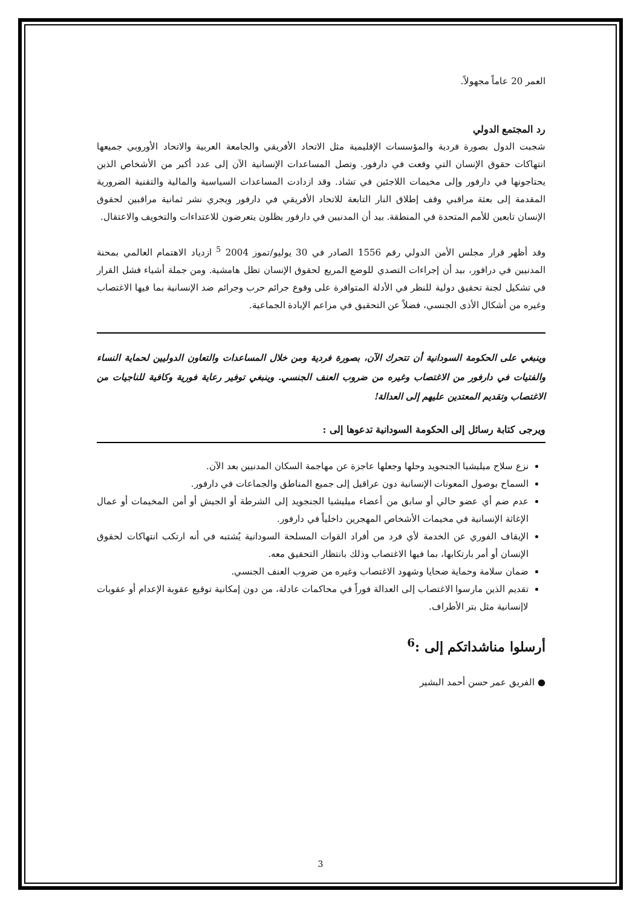العمر 20 عاماً مجهولاً.
رد المجتمع الدولي
شجبت الدول بصورة فردية والمؤسسات الإقليمية مثل الاتحاد الأفريقي والجامعة العربية والاتحاد الأوروبي جميعها انتهاكات حقوق الإنسان التي وقعت في دارفور. وتصل المساعدات الإنسانية الآن إلى عدد أكبر من الأشخاص الذين يحتاجونها في دارفور وإلى مخيمات اللاجئين في تشاد. وقد ازدادت المساعدات السياسية والمالية والتقنية الضرورية المقدمة إلى بعثة مراقبي وقف إطلاق النار التابعة للاتحاد الأفريقي في دارفور ويجري نشر ثمانية مراقبين لحقوق الإنسان تابعين للأمم المتحدة في المنطقة. بيد أن المدنيين في دارفور يظلون يتعرضون للاعتداءات والتخويف والاعتقال.
وقد أظهر قرار مجلس الأمن الدولي رقم 1556 الصادر في 30 يوليو/تموز 2004 <sup>5</sup> ازدياد الاهتمام العالمي بمحنة المدنيين في درافور، بيد أن إجراءات التصدي للوضع المريع لحقوق الإنسان تظل هامشية. ومن جملة أشياء فشل القرار في تشكيل لجنة تحقيق دولية للنظر في الأدلة المتوافرة على وقوع جرائم حرب وجرائم ضد الإنسانية بما فيها الاغتصاب وغيره من أشكال الأذى الجنسي، فضلاً عن التحقيق في مزاعم الإبادة الجماعية.
وينبغي على الحكومة السودانية أن تتحرك الآن، بصورة فردية ومن خلال المساعدات والتعاون الدوليين لحماية النساء والفتيات في دارفور من الاغتصاب وغيره من ضروب العنف الجنسي. وينبغي توفير رعاية فورية وكافية للناجيات من الاغتصاب وتقديم المعتدين عليهم إلى العدالة!
ويرجى كتابة رسائل إلى الحكومة السودانية تدعوها إلى :
نزع سلاح ميليشيا الجنجويد وحلها وجعلها عاجزة عن مهاجمة السكان المدنيين بعد الآن.
السماح بوصول المعونات الإنسانية دون عراقيل إلى جميع المناطق والجماعات في دارفور.
عدم ضم أي عضو حالي أو سابق من أعضاء ميليشيا الجنجويد إلى الشرطة أو الجيش أو أمن المخيمات أو عمال الإغاثة الإنسانية في مخيمات الأشخاص المهجرين داخلياً في دارفور.
الإيقاف الفوري عن الخدمة لأي فرد من أفراد القوات المسلحة السودانية يُشتبه في أنه ارتكب انتهاكات لحقوق الإنسان أو أمر بارتكابها، بما فيها الاغتصاب وذلك بانتظار التحقيق معه.
ضمان سلامة وحماية ضحايا وشهود الاغتصاب وغيره من ضروب العنف الجنسي.
تقديم الذين مارسوا الاغتصاب إلى العدالة فوراً في محاكمات عادلة، من دون إمكانية توقيع عقوبة الإعدام أو عقوبات لاإنسانية مثل بتر الأطراف.
أرسلوا مناشداتكم إلى :<sup>6</sup>
● الفريق عمر حسن أحمد البشير
3